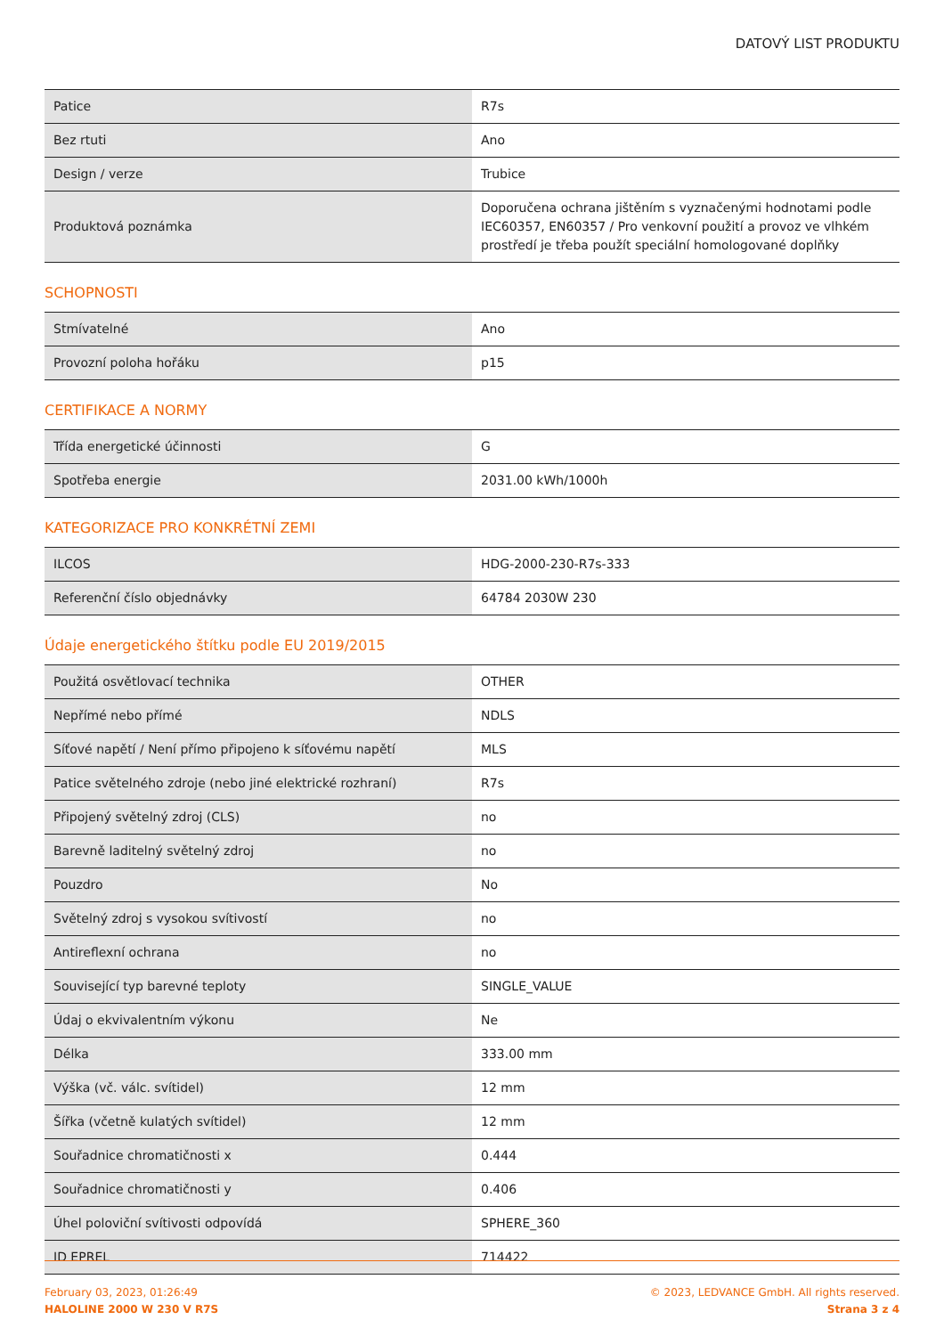DATOVÝ LIST PRODUKTU
| Patice | R7s |
| Bez rtuti | Ano |
| Design / verze | Trubice |
| Produktová poznámka | Doporučena ochrana jištěním s vyznačenými hodnotami podle IEC60357, EN60357 / Pro venkovní použití a provoz ve vlhkém prostředí je třeba použít speciální homologované doplňky |
SCHOPNOSTI
| Stmívatelné | Ano |
| Provozní poloha hořáku | p15 |
CERTIFIKACE A NORMY
| Třída energetické účinnosti | G |
| Spotřeba energie | 2031.00 kWh/1000h |
KATEGORIZACE PRO KONKRÉTNÍ ZEMI
| ILCOS | HDG-2000-230-R7s-333 |
| Referenční číslo objednávky | 64784 2030W 230 |
Údaje energetického štítku podle EU 2019/2015
| Použitá osvětlovací technika | OTHER |
| Nepřímé nebo přímé | NDLS |
| Síťové napětí / Není přímo připojeno k síťovému napětí | MLS |
| Patice světelného zdroje (nebo jiné elektrické rozhraní) | R7s |
| Připojený světelný zdroj (CLS) | no |
| Barevně laditelný světelný zdroj | no |
| Pouzdro | No |
| Světelný zdroj s vysokou svítivostí | no |
| Antireflexní ochrana | no |
| Související typ barevné teploty | SINGLE_VALUE |
| Údaj o ekvivalentním výkonu | Ne |
| Délka | 333.00 mm |
| Výška (vč. válc. svítidel) | 12 mm |
| Šířka (včetně kulatých svítidel) | 12 mm |
| Souřadnice chromatičnosti x | 0.444 |
| Souřadnice chromatičnosti y | 0.406 |
| Úhel poloviční svítivosti odpovídá | SPHERE_360 |
| ID EPREL | 714422 |
February 03, 2023, 01:26:49
HALOLINE 2000 W 230 V R7S
© 2023, LEDVANCE GmbH. All rights reserved.
Strana 3 z 4